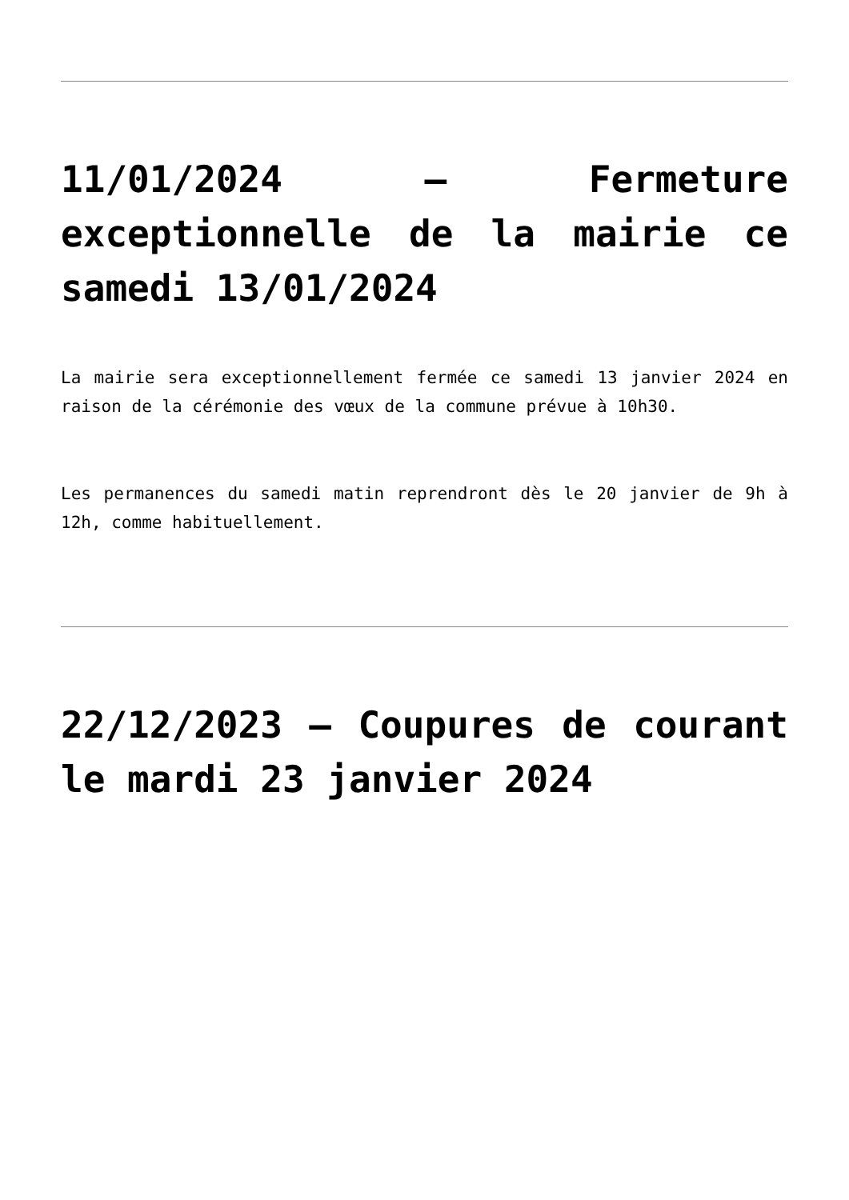11/01/2024 – Fermeture exceptionnelle de la mairie ce samedi 13/01/2024
La mairie sera exceptionnellement fermée ce samedi 13 janvier 2024 en raison de la cérémonie des vœux de la commune prévue à 10h30.
Les permanences du samedi matin reprendront dès le 20 janvier de 9h à 12h, comme habituellement.
22/12/2023 – Coupures de courant le mardi 23 janvier 2024